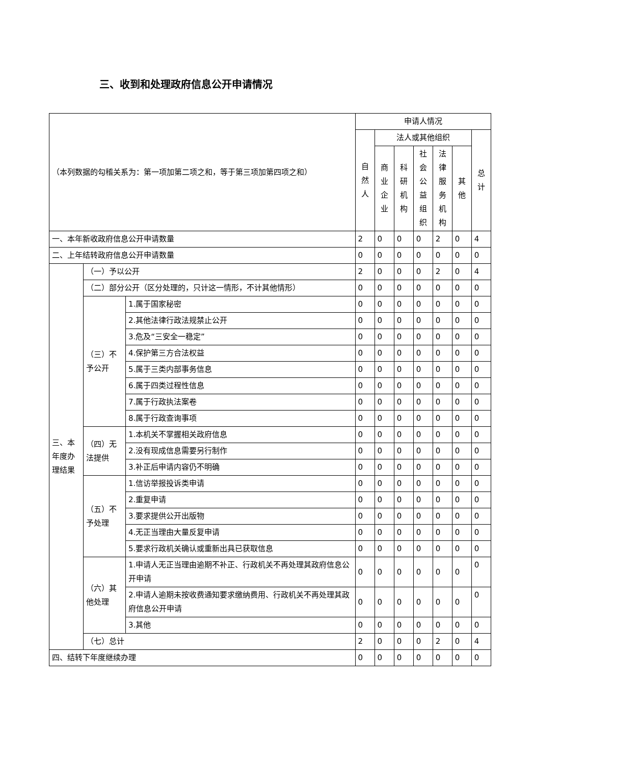三、收到和处理政府信息公开申请情况
| （本列数据的勾稽关系为：第一项加第二项之和，等于第三项加第四项之和） | | | 申请人情况 | | | | | | |
| | | | 自然 人 | 法人或其他组织 | | | | | 总计 |
| | | | | 商业 企业 | 科研 机构 | 社会 公益 组织 | 法律 服务 机构 | 其他 | |
| 一、本年新收政府信息公开申请数量 | | | 2 | 0 | 0 | 0 | 2 | 0 | 4 |
| 二、上年结转政府信息公开申请数量 | | | 0 | 0 | 0 | 0 | 0 | 0 | 0 |
| 三、本年度办理结果 | （一）予以公开 | | 2 | 0 | 0 | 0 | 2 | 0 | 4 |
| | （二）部分公开（区分处理的，只计这一情形，不计其他情形） | | 0 | 0 | 0 | 0 | 0 | 0 | 0 |
| | （三）不予公开 | 1.属于国家秘密 | 0 | 0 | 0 | 0 | 0 | 0 | 0 |
| | | 2.其他法律行政法规禁止公开 | 0 | 0 | 0 | 0 | 0 | 0 | 0 |
| | | 3.危及“三安全一稳定” | 0 | 0 | 0 | 0 | 0 | 0 | 0 |
| | | 4.保护第三方合法权益 | 0 | 0 | 0 | 0 | 0 | 0 | 0 |
| | | 5.属于三类内部事务信息 | 0 | 0 | 0 | 0 | 0 | 0 | 0 |
| | | 6.属于四类过程性信息 | 0 | 0 | 0 | 0 | 0 | 0 | 0 |
| | | 7.属于行政执法案卷 | 0 | 0 | 0 | 0 | 0 | 0 | 0 |
| | | 8.属于行政查询事项 | 0 | 0 | 0 | 0 | 0 | 0 | 0 |
| | （四）无法提供 | 1.本机关不掌握相关政府信息 | 0 | 0 | 0 | 0 | 0 | 0 | 0 |
| | | 2.没有现成信息需要另行制作 | 0 | 0 | 0 | 0 | 0 | 0 | 0 |
| | | 3.补正后申请内容仍不明确 | 0 | 0 | 0 | 0 | 0 | 0 | 0 |
| | （五）不予处理 | 1.信访举报投诉类申请 | 0 | 0 | 0 | 0 | 0 | 0 | 0 |
| | | 2.重复申请 | 0 | 0 | 0 | 0 | 0 | 0 | 0 |
| | | 3.要求提供公开出版物 | 0 | 0 | 0 | 0 | 0 | 0 | 0 |
| | | 4.无正当理由大量反复申请 | 0 | 0 | 0 | 0 | 0 | 0 | 0 |
| | | 5.要求行政机关确认或重新出具已获取信息 | 0 | 0 | 0 | 0 | 0 | 0 | 0 |
| | （六）其他处理 | 1.申请人无正当理由逾期不补正、行政机关不再处理其政府信息公开申请 | 0 | 0 | 0 | 0 | 0 | 0 | 0 |
| | | 2.申请人逾期未按收费通知要求缴纳费用、行政机关不再处理其政府信息公开申请 | 0 | 0 | 0 | 0 | 0 | 0 | 0 |
| | | 3.其他 | 0 | 0 | 0 | 0 | 0 | 0 | 0 |
| | （七）总计 | | 2 | 0 | 0 | 0 | 2 | 0 | 4 |
| 四、结转下年度继续办理 | | | 0 | 0 | 0 | 0 | 0 | 0 | 0 |